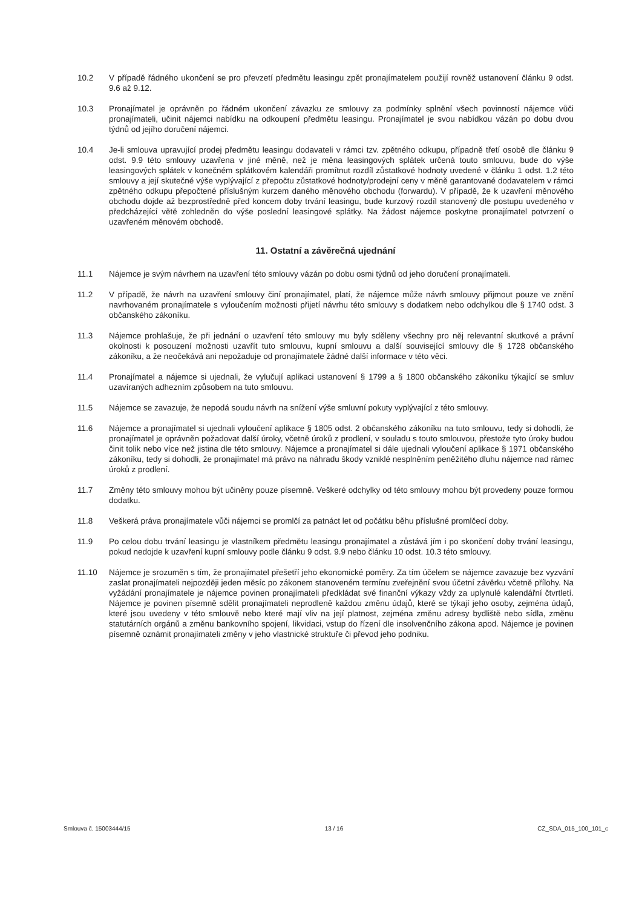10.2 V případě řádného ukončení se pro převzetí předmětu leasingu zpět pronajímatelem použijí rovněž ustanovení článku 9 odst. 9.6 až 9.12.
10.3 Pronajímatel je oprávněn po řádném ukončení závazku ze smlouvy za podmínky splnění všech povinností nájemce vůči pronajímateli, učinit nájemci nabídku na odkoupení předmětu leasingu. Pronajímatel je svou nabídkou vázán po dobu dvou týdnů od jejího doručení nájemci.
10.4 Je-li smlouva upravující prodej předmětu leasingu dodavateli v rámci tzv. zpětného odkupu, případně třetí osobě dle článku 9 odst. 9.9 této smlouvy uzavřena v jiné měně, než je měna leasingových splátek určená touto smlouvu, bude do výše leasingových splátek v konečném splátkovém kalendáři promítnut rozdíl zůstatkové hodnoty uvedené v článku 1 odst. 1.2 této smlouvy a její skutečné výše vyplývající z přepočtu zůstatkové hodnoty/prodejní ceny v měně garantované dodavatelem v rámci zpětného odkupu přepočtené příslušným kurzem daného měnového obchodu (forwardu). V případě, že k uzavření měnového obchodu dojde až bezprostředně před koncem doby trvání leasingu, bude kurzový rozdíl stanovený dle postupu uvedeného v předcházející větě zohledněn do výše poslední leasingové splátky. Na žádost nájemce poskytne pronajímatel potvrzení o uzavřeném měnovém obchodě.
11. Ostatní a závěrečná ujednání
11.1 Nájemce je svým návrhem na uzavření této smlouvy vázán po dobu osmi týdnů od jeho doručení pronajímateli.
11.2 V případě, že návrh na uzavření smlouvy činí pronajímatel, platí, že nájemce může návrh smlouvy přijmout pouze ve znění navrhovaném pronajímatele s vyloučením možnosti přijetí návrhu této smlouvy s dodatkem nebo odchylkou dle § 1740 odst. 3 občanského zákoníku.
11.3 Nájemce prohlašuje, že při jednání o uzavření této smlouvy mu byly sděleny všechny pro něj relevantní skutkové a právní okolnosti k posouzení možnosti uzavřít tuto smlouvu, kupní smlouvu a další související smlouvy dle § 1728 občanského zákoníku, a že neočekává ani nepožaduje od pronajímatele žádné další informace v této věci.
11.4 Pronajímatel a nájemce si ujednali, že vylučují aplikaci ustanovení § 1799 a § 1800 občanského zákoníku týkající se smluv uzavíraných adhezním způsobem na tuto smlouvu.
11.5 Nájemce se zavazuje, že nepodá soudu návrh na snížení výše smluvní pokuty vyplývající z této smlouvy.
11.6 Nájemce a pronajímatel si ujednali vyloučení aplikace § 1805 odst. 2 občanského zákoníku na tuto smlouvu, tedy si dohodli, že pronajímatel je oprávněn požadovat další úroky, včetně úroků z prodlení, v souladu s touto smlouvou, přestože tyto úroky budou činit tolik nebo více než jistina dle této smlouvy. Nájemce a pronajímatel si dále ujednali vyloučení aplikace § 1971 občanského zákoníku, tedy si dohodli, že pronajímatel má právo na náhradu škody vzniklé nesplněním peněžitého dluhu nájemce nad rámec úroků z prodlení.
11.7 Změny této smlouvy mohou být učiněny pouze písemně. Veškeré odchylky od této smlouvy mohou být provedeny pouze formou dodatku.
11.8 Veškerá práva pronajímatele vůči nájemci se promlčí za patnáct let od počátku běhu příslušné promlčecí doby.
11.9 Po celou dobu trvání leasingu je vlastníkem předmětu leasingu pronajímatel a zůstává jím i po skončení doby trvání leasingu, pokud nedojde k uzavření kupní smlouvy podle článku 9 odst. 9.9 nebo článku 10 odst. 10.3 této smlouvy.
11.10 Nájemce je srozuměn s tím, že pronajímatel přešetří jeho ekonomické poměry. Za tím účelem se nájemce zavazuje bez vyzvání zaslat pronajímateli nejpozději jeden měsíc po zákonem stanoveném termínu zveřejnění svou účetní závěrku včetně přílohy. Na vyžádání pronajímatele je nájemce povinen pronajímateli předkládat své finanční výkazy vždy za uplynulé kalendářní čtvrtletí. Nájemce je povinen písemně sdělit pronajímateli neprodleně každou změnu údajů, které se týkají jeho osoby, zejména údajů, které jsou uvedeny v této smlouvě nebo které mají vliv na její platnost, zejména změnu adresy bydliště nebo sídla, změnu statutárních orgánů a změnu bankovního spojení, likvidaci, vstup do řízení dle insolvenčního zákona apod. Nájemce je povinen písemně oznámit pronajímateli změny v jeho vlastnické struktuře či převod jeho podniku.
Smlouva č. 15003444/15 13 / 16 CZ_SDA_015_100_101_c